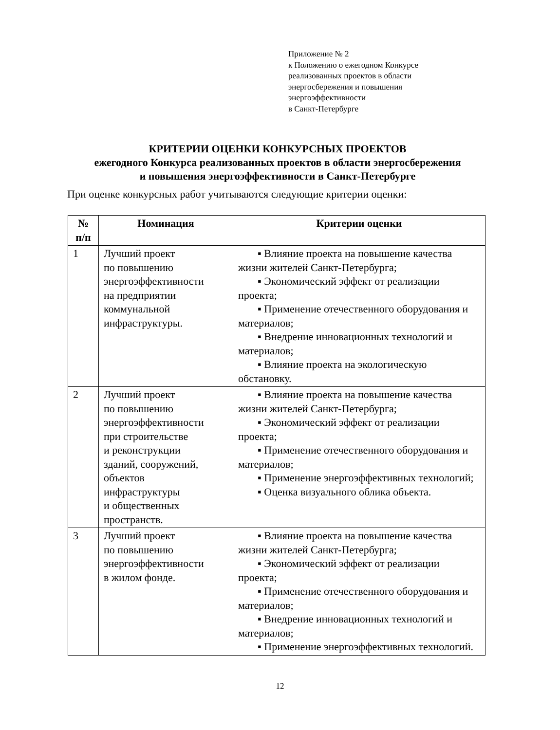Приложение № 2
к Положению о ежегодном Конкурсе
реализованных проектов в области
энергосбережения и повышения
энергоэффективности
в Санкт-Петербурге
КРИТЕРИИ ОЦЕНКИ КОНКУРСНЫХ ПРОЕКТОВ
ежегодного Конкурса реализованных проектов в области энергосбережения
и повышения энергоэффективности в Санкт-Петербурге
При оценке конкурсных работ учитываются следующие критерии оценки:
| № п/п | Номинация | Критерии оценки |
| --- | --- | --- |
| 1 | Лучший проект по повышению энергоэффективности на предприятии коммунальной инфраструктуры. | ▪ Влияние проекта на повышение качества жизни жителей Санкт-Петербурга; ▪ Экономический эффект от реализации проекта; ▪ Применение отечественного оборудования и материалов; ▪ Внедрение инновационных технологий и материалов; ▪ Влияние проекта на экологическую обстановку. |
| 2 | Лучший проект по повышению энергоэффективности при строительстве и реконструкции зданий, сооружений, объектов инфраструктуры и общественных пространств. | ▪ Влияние проекта на повышение качества жизни жителей Санкт-Петербурга; ▪ Экономический эффект от реализации проекта; ▪ Применение отечественного оборудования и материалов; ▪ Применение энергоэффективных технологий; ▪ Оценка визуального облика объекта. |
| 3 | Лучший проект по повышению энергоэффективности в жилом фонде. | ▪ Влияние проекта на повышение качества жизни жителей Санкт-Петербурга; ▪ Экономический эффект от реализации проекта; ▪ Применение отечественного оборудования и материалов; ▪ Внедрение инновационных технологий и материалов; ▪ Применение энергоэффективных технологий. |
12